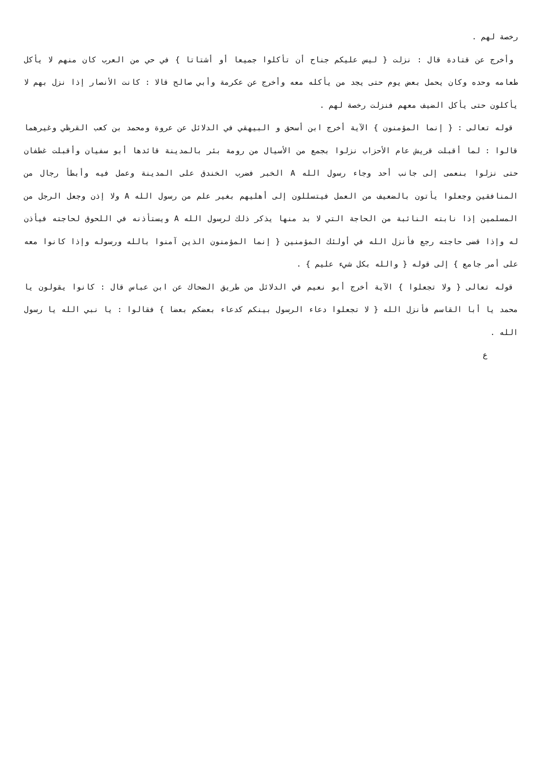رخصة لهم .
وأخرج عن قتادة قال : نزلت { ليس عليكم جناح أن تأكلوا جميعا أو أشتاتا } في حي من العرب كان منهم لا يأكل طعامه وحده وكان يحمل بعض يوم حتى يجد من يأكله معه وأخرج عن عكرمة وأبي صالح قالا : كانت الأنصار إذا نزل بهم لا يأكلون حتى يأكل الضيف معهم فنزلت رخصة لهم .
قوله تعالى : { إنما المؤمنون } الآية أخرج ابن أسحق و البيهقي في الدلائل عن عروة ومحمد بن كعب القرظي وغيرهما قالوا : لما أقبلت قريش عام الأحزاب نزلوا بجمع من الأسيال من رومة بئر بالمدينة قائدها أبو سفيان وأقبلت غطفان حتى نزلوا بنعمى إلى جانب أحد وجاء رسول الله A الخبر فضرب الخندق على المدينة وعمل فيه وأبطأ رجال من المنافقين وجعلوا يأتون بالضعيف من العمل فيتسللون إلى أهليهم بغير علم من رسول الله A ولا إذن وجعل الرجل من المسلمين إذا نابته النائبة من الحاجة التي لا بد منها يذكر ذلك لرسول الله A ويستأذنه في اللحوق لحاجته فيأذن له وإذا قضى حاجته رجع فأنزل الله في أولئك المؤمنين { إنما المؤمنون الذين آمنوا بالله ورسوله وإذا كانوا معه على أمر جامع } إلى قوله { والله بكل شيء عليم } .
قوله تعالى { ولا تجعلوا } الآية أخرج أبو نعيم في الدلائل من طريق الضحاك عن ابن عباس قال : كانوا يقولون يا محمد يا أبا القاسم فأنزل الله { لا تجعلوا دعاء الرسول بينكم كدعاء بعضكم بعضا } فقالوا : يا نبي الله يا رسول الله .
ع